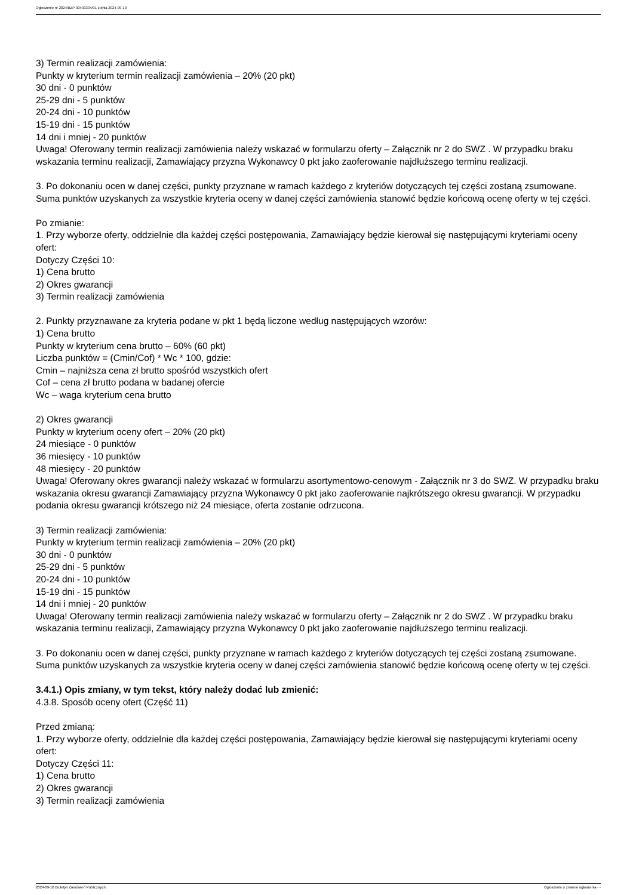Ogłoszenie nr 2024/BZP 00493334/01 z dnia 2024-09-10
3) Termin realizacji zamówienia:
Punkty w kryterium termin realizacji zamówienia – 20% (20 pkt)
30 dni - 0 punktów
25-29 dni - 5 punktów
20-24 dni - 10 punktów
15-19 dni - 15 punktów
14 dni i mniej - 20 punktów
Uwaga! Oferowany termin realizacji zamówienia należy wskazać w formularzu oferty – Załącznik nr 2 do SWZ . W przypadku braku wskazania terminu realizacji, Zamawiający przyzna Wykonawcy 0 pkt jako zaoferowanie najdłuższego terminu realizacji.
3. Po dokonaniu ocen w danej części, punkty przyznane w ramach każdego z kryteriów dotyczących tej części zostaną zsumowane. Suma punktów uzyskanych za wszystkie kryteria oceny w danej części zamówienia stanowić będzie końcową ocenę oferty w tej części.
Po zmianie:
1. Przy wyborze oferty, oddzielnie dla każdej części postępowania, Zamawiający będzie kierował się następującymi kryteriami oceny ofert:
Dotyczy Części 10:
1) Cena brutto
2) Okres gwarancji
3) Termin realizacji zamówienia
2. Punkty przyznawane za kryteria podane w pkt 1 będą liczone według następujących wzorów:
1) Cena brutto
Punkty w kryterium cena brutto – 60% (60 pkt)
Liczba punktów = (Cmin/Cof) * Wc * 100, gdzie:
Cmin – najniższa cena zł brutto spośród wszystkich ofert
Cof – cena zł brutto podana w badanej ofercie
Wc – waga kryterium cena brutto
2) Okres gwarancji
Punkty w kryterium oceny ofert – 20% (20 pkt)
24 miesiące - 0 punktów
36 miesięcy - 10 punktów
48 miesięcy - 20 punktów
Uwaga! Oferowany okres gwarancji należy wskazać w formularzu asortymentowo-cenowym - Załącznik nr 3 do SWZ. W przypadku braku wskazania okresu gwarancji Zamawiający przyzna Wykonawcy 0 pkt jako zaoferowanie najkrótszego okresu gwarancji. W przypadku podania okresu gwarancji krótszego niż 24 miesiące, oferta zostanie odrzucona.
3) Termin realizacji zamówienia:
Punkty w kryterium termin realizacji zamówienia – 20% (20 pkt)
30 dni - 0 punktów
25-29 dni - 5 punktów
20-24 dni - 10 punktów
15-19 dni - 15 punktów
14 dni i mniej - 20 punktów
Uwaga! Oferowany termin realizacji zamówienia należy wskazać w formularzu oferty – Załącznik nr 2 do SWZ . W przypadku braku wskazania terminu realizacji, Zamawiający przyzna Wykonawcy 0 pkt jako zaoferowanie najdłuższego terminu realizacji.
3. Po dokonaniu ocen w danej części, punkty przyznane w ramach każdego z kryteriów dotyczących tej części zostaną zsumowane. Suma punktów uzyskanych za wszystkie kryteria oceny w danej części zamówienia stanowić będzie końcową ocenę oferty w tej części.
3.4.1.) Opis zmiany, w tym tekst, który należy dodać lub zmienić:
4.3.8. Sposób oceny ofert (Część 11)
Przed zmianą:
1. Przy wyborze oferty, oddzielnie dla każdej części postępowania, Zamawiający będzie kierował się następującymi kryteriami oceny ofert:
Dotyczy Części 11:
1) Cena brutto
2) Okres gwarancji
3) Termin realizacji zamówienia
2024-09-10 Biuletyn Zamówień Publicznych Ogłoszenie o zmianie ogłoszenia - -